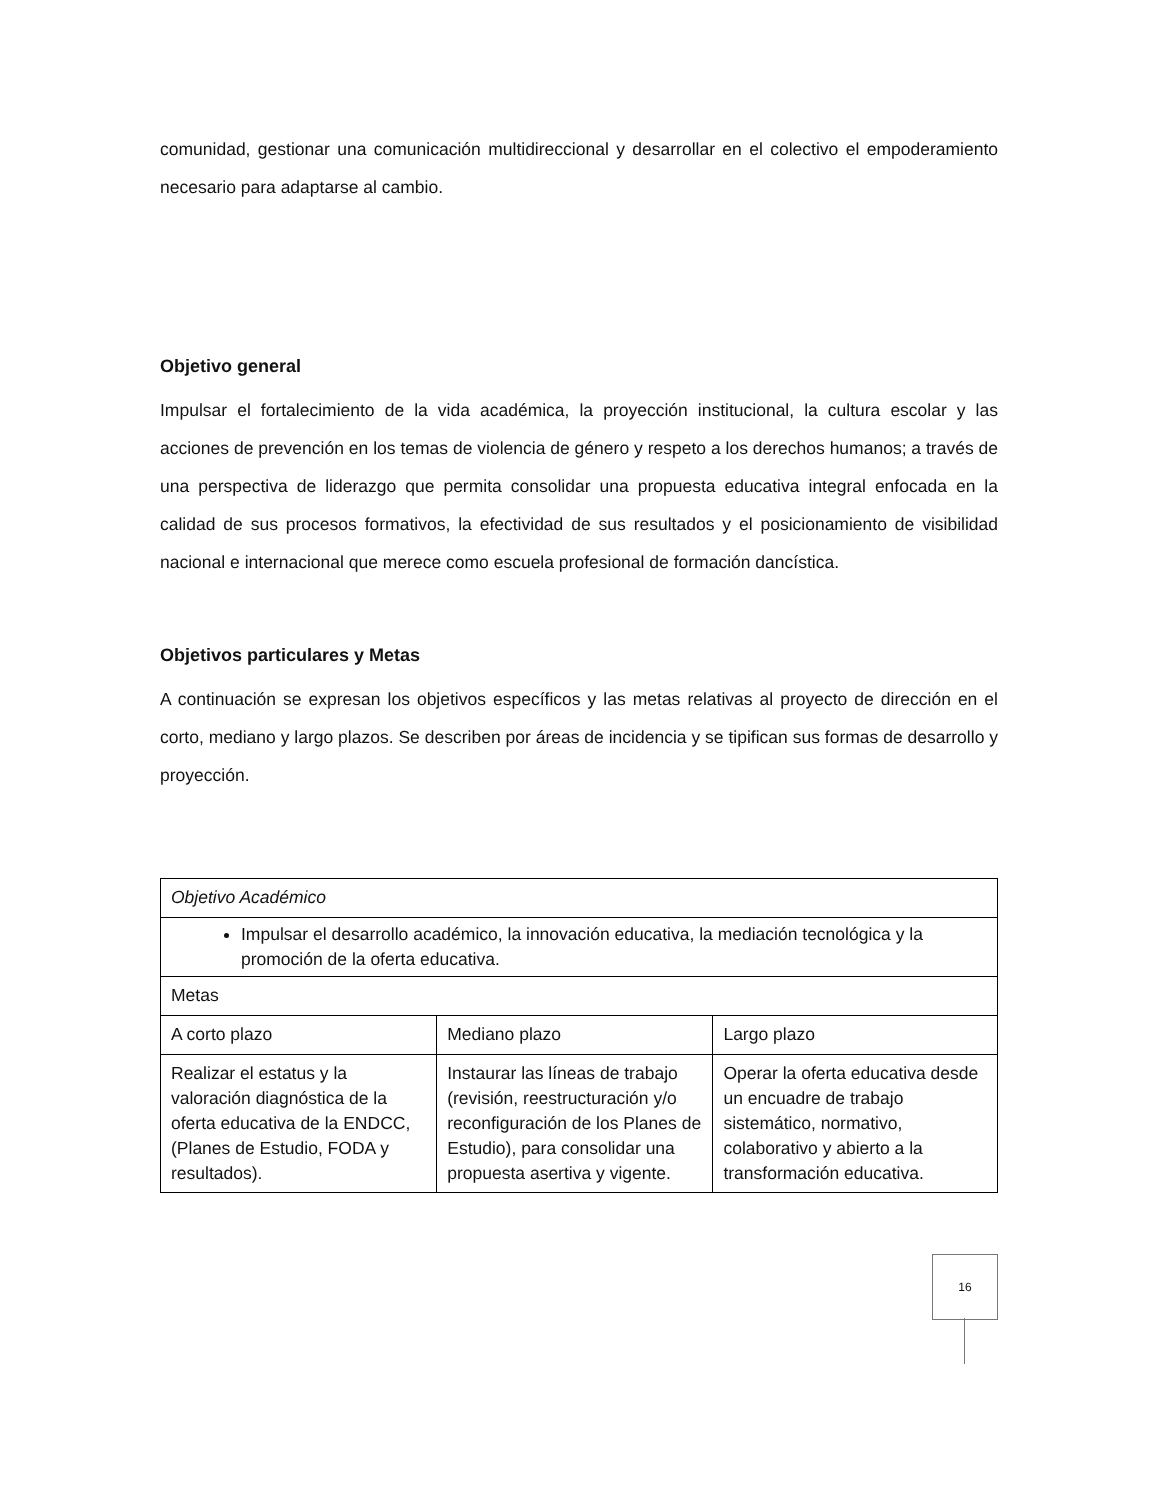comunidad, gestionar una comunicación multidireccional y desarrollar en el colectivo el empoderamiento necesario para adaptarse al cambio.
Objetivo general
Impulsar el fortalecimiento de la vida académica, la proyección institucional, la cultura escolar y las acciones de prevención en los temas de violencia de género y respeto a los derechos humanos; a través de una perspectiva de liderazgo que permita consolidar una propuesta educativa integral enfocada en la calidad de sus procesos formativos, la efectividad de sus resultados y el posicionamiento de visibilidad nacional e internacional que merece como escuela profesional de formación dancística.
Objetivos particulares y Metas
A continuación se expresan los objetivos específicos y las metas relativas al proyecto de dirección en el corto, mediano y largo plazos. Se describen por áreas de incidencia y se tipifican sus formas de desarrollo y proyección.
| Objetivo Académico | | |
| Impulsar el desarrollo académico, la innovación educativa, la mediación tecnológica y la promoción de la oferta educativa. | | |
| Metas | | |
| A corto plazo | Mediano plazo | Largo plazo |
| Realizar el estatus y la valoración diagnóstica de la oferta educativa de la ENDCC, (Planes de Estudio, FODA y resultados). | Instaurar las líneas de trabajo (revisión, reestructuración y/o reconfiguración de los Planes de Estudio), para consolidar una propuesta asertiva y vigente. | Operar la oferta educativa desde un encuadre de trabajo sistemático, normativo, colaborativo y abierto a la transformación educativa. |
16